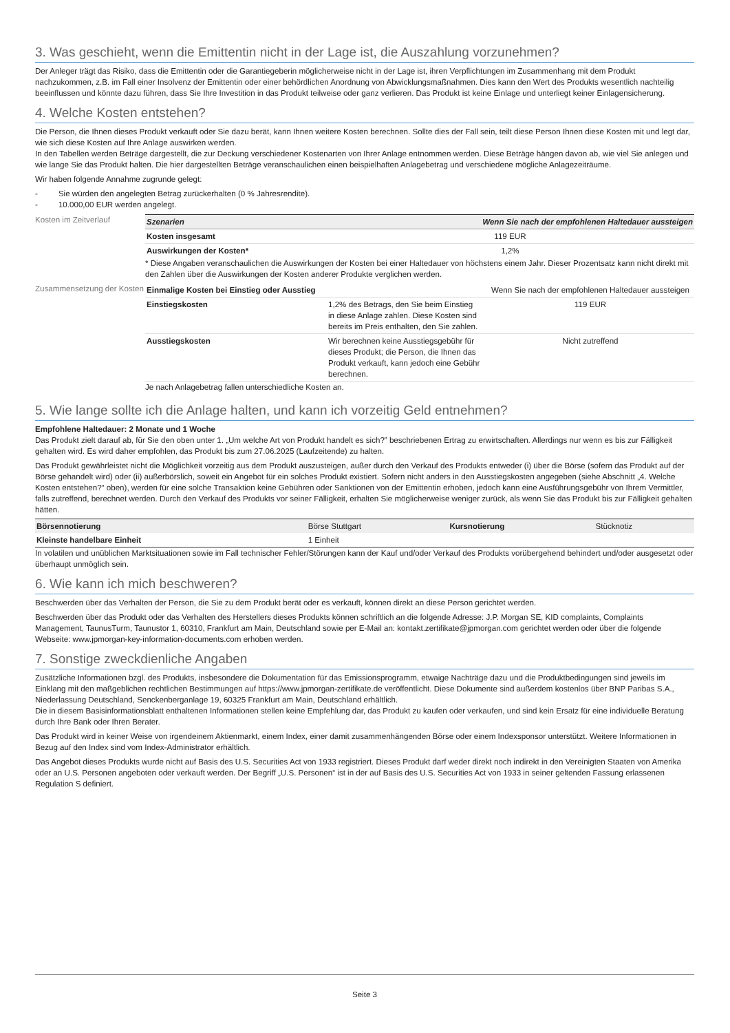3. Was geschieht, wenn die Emittentin nicht in der Lage ist, die Auszahlung vorzunehmen?
Der Anleger trägt das Risiko, dass die Emittentin oder die Garantiegeberin möglicherweise nicht in der Lage ist, ihren Verpflichtungen im Zusammenhang mit dem Produkt nachzukommen, z.B. im Fall einer Insolvenz der Emittentin oder einer behördlichen Anordnung von Abwicklungsmaßnahmen. Dies kann den Wert des Produkts wesentlich nachteilig beeinflussen und könnte dazu führen, dass Sie Ihre Investition in das Produkt teilweise oder ganz verlieren. Das Produkt ist keine Einlage und unterliegt keiner Einlagensicherung.
4. Welche Kosten entstehen?
Die Person, die Ihnen dieses Produkt verkauft oder Sie dazu berät, kann Ihnen weitere Kosten berechnen. Sollte dies der Fall sein, teilt diese Person Ihnen diese Kosten mit und legt dar, wie sich diese Kosten auf Ihre Anlage auswirken werden.
In den Tabellen werden Beträge dargestellt, die zur Deckung verschiedener Kostenarten von Ihrer Anlage entnommen werden. Diese Beträge hängen davon ab, wie viel Sie anlegen und wie lange Sie das Produkt halten. Die hier dargestellten Beträge veranschaulichen einen beispielhaften Anlagebetrag und verschiedene mögliche Anlagezeiträume.
Wir haben folgende Annahme zugrunde gelegt:
- Sie würden den angelegten Betrag zurückerhalten (0 % Jahresrendite).
- 10.000,00 EUR werden angelegt.
Kosten im Zeitverlauf
| Szenarien | Wenn Sie nach der empfohlenen Haltedauer aussteigen |
| Kosten insgesamt | 119 EUR |
| Auswirkungen der Kosten* | 1,2% |
* Diese Angaben veranschaulichen die Auswirkungen der Kosten bei einer Haltedauer von höchstens einem Jahr. Dieser Prozentsatz kann nicht direkt mit den Zahlen über die Auswirkungen der Kosten anderer Produkte verglichen werden.
Zusammensetzung der Kosten
| Einmalige Kosten bei Einstieg oder Ausstieg | | Wenn Sie nach der empfohlenen Haltedauer aussteigen |
| Einstiegskosten | 1,2% des Betrags, den Sie beim Einstieg in diese Anlage zahlen. Diese Kosten sind bereits im Preis enthalten, den Sie zahlen. | 119 EUR |
| Ausstiegskosten | Wir berechnen keine Ausstiegsgebühr für dieses Produkt; die Person, die Ihnen das Produkt verkauft, kann jedoch eine Gebühr berechnen. | Nicht zutreffend |
Je nach Anlagebetrag fallen unterschiedliche Kosten an.
5. Wie lange sollte ich die Anlage halten, und kann ich vorzeitig Geld entnehmen?
Empfohlene Haltedauer: 2 Monate und 1 Woche
Das Produkt zielt darauf ab, für Sie den oben unter 1. „Um welche Art von Produkt handelt es sich?” beschriebenen Ertrag zu erwirtschaften. Allerdings nur wenn es bis zur Fälligkeit gehalten wird. Es wird daher empfohlen, das Produkt bis zum 27.06.2025 (Laufzeitende) zu halten.
Das Produkt gewährleistet nicht die Möglichkeit vorzeitig aus dem Produkt auszusteigen, außer durch den Verkauf des Produkts entweder (i) über die Börse (sofern das Produkt auf der Börse gehandelt wird) oder (ii) außerbörslich, soweit ein Angebot für ein solches Produkt existiert. Sofern nicht anders in den Ausstiegskosten angegeben (siehe Abschnitt „4. Welche Kosten entstehen?“ oben), werden für eine solche Transaktion keine Gebühren oder Sanktionen von der Emittentin erhoben, jedoch kann eine Ausführungsgebühr von Ihrem Vermittler, falls zutreffend, berechnet werden. Durch den Verkauf des Produkts vor seiner Fälligkeit, erhalten Sie möglicherweise weniger zurück, als wenn Sie das Produkt bis zur Fälligkeit gehalten hätten.
| Börsennotierung | Börse Stuttgart | Kursnotierung | Stücknotiz |
| Kleinste handelbare Einheit | 1 Einheit | | |
In volatilen und unüblichen Marktsituationen sowie im Fall technischer Fehler/Störungen kann der Kauf und/oder Verkauf des Produkts vorübergehend behindert und/oder ausgesetzt oder überhaupt unmöglich sein.
6. Wie kann ich mich beschweren?
Beschwerden über das Verhalten der Person, die Sie zu dem Produkt berät oder es verkauft, können direkt an diese Person gerichtet werden.
Beschwerden über das Produkt oder das Verhalten des Herstellers dieses Produkts können schriftlich an die folgende Adresse: J.P. Morgan SE, KID complaints, Complaints Management, TaunusTurm, Taunustor 1, 60310, Frankfurt am Main, Deutschland sowie per E-Mail an: kontakt.zertifikate@jpmorgan.com gerichtet werden oder über die folgende Webseite: www.jpmorgan-key-information-documents.com erhoben werden.
7. Sonstige zweckdienliche Angaben
Zusätzliche Informationen bzgl. des Produkts, insbesondere die Dokumentation für das Emissionsprogramm, etwaige Nachträge dazu und die Produktbedingungen sind jeweils im Einklang mit den maßgeblichen rechtlichen Bestimmungen auf https://www.jpmorgan-zertifikate.de veröffentlicht. Diese Dokumente sind außerdem kostenlos über BNP Paribas S.A., Niederlassung Deutschland, Senckenberganlage 19, 60325 Frankfurt am Main, Deutschland erhältlich.
Die in diesem Basisinformationsblatt enthaltenen Informationen stellen keine Empfehlung dar, das Produkt zu kaufen oder verkaufen, und sind kein Ersatz für eine individuelle Beratung durch Ihre Bank oder Ihren Berater.
Das Produkt wird in keiner Weise von irgendeinem Aktienmarkt, einem Index, einer damit zusammenhängenden Börse oder einem Indexsponsor unterstützt. Weitere Informationen in Bezug auf den Index sind vom Index-Administrator erhältlich.
Das Angebot dieses Produkts wurde nicht auf Basis des U.S. Securities Act von 1933 registriert. Dieses Produkt darf weder direkt noch indirekt in den Vereinigten Staaten von Amerika oder an U.S. Personen angeboten oder verkauft werden. Der Begriff „U.S. Personen“ ist in der auf Basis des U.S. Securities Act von 1933 in seiner geltenden Fassung erlassenen Regulation S definiert.
Seite 3